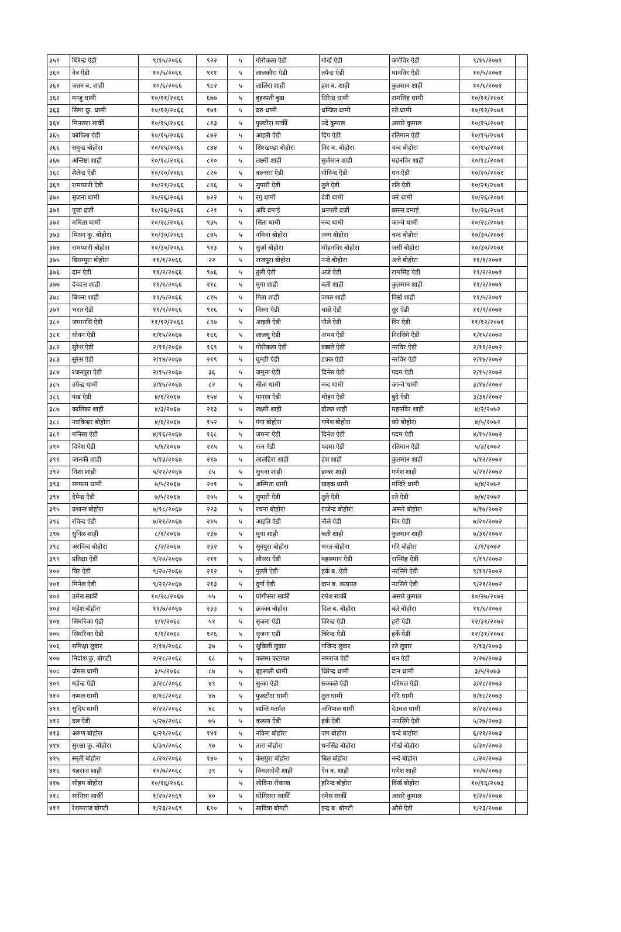| ३५९ | धिरेन्द्र ऐडी | ९/१५/२०६६ | ९२२ | ५ | गोरीकला ऐडी | गोखें ऐडी | कर्णविर ऐडी | ९/१५/२०७१ | |
| ३६० | नेत्र ऐडी | १०/५/२०६६ | ९११ | ५ | लालकौरा ऐडी | तपेन्द्र ऐडी | मानविर ऐडी | १०/५/२०७१ | |
| ३६१ | जतन ब. शाही | १०/६/२०६६ | ९८२ | ५ | लालिरा शाही | हंश ब. शाही | कुलमान शाही | १०/६/२०७१ | |
| ३६२ | मन्जु धामी | १०/११/२०६६ | ६७७ | ५ | बृहस्पती बुढा | धिरेन्द्र धामी | रामसिंह धामी | १०/११/२०७१ | |
| ३६३ | सिमा कु. धामी | १०/१२/२०६६ | १७१ | ५ | दरु धामी | धन्जित धामी | रते धामी | १०/१२/२०७१ | |
| ३६४ | मिनसरा सार्की | १०/१५/२०६६ | ८१३ | ५ | फुल्टौरा सार्की | उदे कुमाल | असारे कुमाल | १०/१५/२०७१ | |
| ३६५ | कोपिला ऐडी | १०/१५/२०६६ | ८४२ | ५ | आइती ऐडी | दिप ऐडी | रतिमान ऐडी | १०/१५/२०७१ | |
| ३६६ | समुन्द्र बोहोरा | १०/१५/२०६६ | ८४४ | ५ | शिरखण्डा बोहोरा | विर ब. बोहोरा | चन्द बोहोरा | १०/१५/२०७१ | |
| ३६७ | अन्तिष्ठा शाही | १०/१८/२०६६ | ८१० | ५ | लक्ष्मी शाही | सुर्जमान शाही | महनविर शाही | १०/१८/२०७१ | |
| ३६८ | शैलेन्द्र ऐडी | १०/२०/२०६६ | ८२० | ५ | कल्सरा ऐडी | गोविन्द ऐडी | धन ऐडी | १०/२०/२०७१ | |
| ३६९ | रामप्यारी ऐडी | १०/२१/२०६६ | ८९६ | ५ | सुपारी ऐडी | तुले ऐडी | रति ऐडी | १०/२१/२०७१ | |
| ३७० | सृजना धामी | १०/२६/२०६६ | ७२२ | ५ | रगु धामी | देवी धामी | करे धामी | १०/२६/२०७१ | |
| ३७१ | पूजा दर्जी | १०/२६/२०६६ | ८२१ | ५ | अवि दमाई | धनपती दर्जी | बसन्त दमाई | १०/२६/२०७१ | |
| ३७२ | ममिता धामी | १०/२८/२०६६ | ९३५ | ५ | सिता धामी | नन्द धामी | कान्चे धामी | १०/२८/२०७१ | |
| ३७३ | मिसन कु. बोहोरा | १०/३०/२०६६ | ८४५ | ५ | नमिना बोहोरा | जग्ग बोहोरा | चन्द बोहोरा | १०/३०/२०७१ | |
| ३७४ | रामप्यारी बोहोरा | १०/३०/२०६६ | ९१३ | ५ | सुर्जा बोहोरा | मोहनविर बोहोरा | जसी बोहोरा | १०/३०/२०७१ | |
| ३७५ | बिसम्पुरा बोहोरा | ११/१/२०६६ | २२ | ५ | राजपुरा बोहोरा | नन्दे बोहोरा | अजे बोहोरा | ११/१/२०७१ | |
| ३७६ | दान ऐडी | ११/२/२०६६ | ९०६ | ५ | तुली ऐडी | अजे ऐडी | रामसिंह ऐडी | ११/२/२०७१ | |
| ३७७ | देवदत्त शाही | ११/२/२०६६ | २१८ | ५ | मुगा शाही | बली शाही | कुलमान शाही | ११/२/२०७१ | |
| ३७८ | बिपना शाही | ११/५/२०६६ | ८१५ | ५ | गिता शाही | जगत शाही | विर्ख शाही | ११/५/२०७१ | |
| ३७९ | भरत ऐडी | ११/९/२०६६ | ९१६ | ५ | विस्ना ऐडी | चाम्रे ऐडी | सुर ऐडी | ११/९/२०७१ | |
| ३८० | जमानसिं ऐडी | ११/१२/२०६६ | ८९७ | ५ | आइती ऐडी | नौले ऐडी | विर ऐडी | ११/१२/२०७१ | |
| ३८१ | सोवन ऐडी | १/१५/२०६७ | १६६ | ५ | लालचु ऐडी | अभय ऐडी | निरसिगे ऐडी | १/१५/२०७२ | |
| ३८२ | सुरेश ऐडी | २/११/२०६७ | १६९ | ५ | गोरीकला ऐडी | डब्बले ऐडी | नरविर ऐडी | २/११/२०७२ | |
| ३८३ | सुरेस ऐडी | २/१४/२०६७ | २१९ | ५ | घुम्छी ऐडी | टक्क ऐडी | नरविर ऐडी | २/१४/२०७२ | |
| ३८४ | रजनपुरा ऐडी | २/१५/२०६७ | ३६ | ५ | जमुना ऐडी | दिनेस ऐडी | पदम ऐडी | २/१५/२०७२ | |
| ३८५ | उपेन्द्र धामी | ३/१५/२०६७ | ८२ | ५ | सीता धामी | नन्द धामी | कान्चे धामी | ३/१४/२०७२ | |
| ३८६ | पंख ऐडी | ४/१/२०६७ | १५४ | ५ | पानसा ऐडी | मोहन ऐडी | बुदे ऐडी | ३/३१/२०७२ | |
| ३८७ | कालिका शाही | ४/३/२०६७ | २१३ | ५ | लक्ष्मी शाही | दौलत शाही | महनविर शाही | ४/२/२०७२ | |
| ३८८ | नवकिश्वर बोहोरा | ४/६/२०६७ | १५२ | ५ | गंगा बोहोरा | गणेश बोहोरा | करे बोहोरा | ४/५/२०७२ | |
| ३८९ | मनिसा ऐडी | ४/१६/२०६७ | १६८ | ५ | जमना ऐडी | दिनेश ऐडी | पदम ऐडी | ४/१५/२०७२ | |
| ३९० | दिनेश ऐडी | ५/४/२०६७ | २१५ | ५ | रत्न ऐडी | पदमा ऐडी | रतिमान ऐडी | ५/३/२०७२ | |
| ३९१ | जानकी शाही | ५/१३/२०६७ | २१७ | ५ | लालहिरा शाही | हंश शाही | कुलमान शाही | ५/१२/२०७२ | |
| ३९२ | निशा शाही | ५/२२/२०६७ | ८५ | ५ | सुचना शाही | डम्बर शाही | गणेश शाही | ५/२१/२०७२ | |
| ३९३ | सम्फना धामी | ७/५/२०६७ | २०१ | ५ | अस्मिता धामी | खड्क धामी | मन्दिरे धामी | ७/४/२०७२ | |
| ३९४ | देपेन्द्र ऐडी | ७/५/२०६७ | २०५ | ५ | सुपारी ऐडी | तुले ऐडी | रते ऐडी | ७/४/२०७२ | |
| ३९५ | प्रशान्त बोहोरा | ७/१८/२०६७ | २२३ | ५ | रचना बोहोरा | राजेन्द्र बोहोरा | अम्मरे बोहोरा | ७/१७/२०७२ | |
| ३९६ | रविन्द ऐडी | ७/२१/२०६७ | २१५ | ५ | आइति ऐडी | नौले ऐडी | विर ऐडी | ७/२०/२०७२ | |
| ३९७ | सुनिल शाही | ८/१/२०६७ | २३७ | ५ | मुगा शाही | बली शाही | कुलमान शाही | ७/३१/२०७२ | |
| ३९८ | अरविन्द बोहोरा | ८/२/२०६७ | २३२ | ५ | सुनपुरा बोहोरा | भरत बोहोरा | गोरे बोहोरा | ८/१/२०७२ | |
| ३९९ | प्रतिक्षा ऐडी | ९/२०/२०६७ | २११ | ५ | लौसरा ऐडी | पहलमान ऐडी | राम्सिंह ऐडी | ९/१९/२०७२ | |
| ४०० | विर ऐडी | ९/२०/२०६७ | २१२ | ५ | पुल्ती ऐडी | हर्क ब. ऐडी | नरसिगे ऐडी | ९/१९/२०७२ | |
| ४०१ | मिनेश ऐडी | ९/२२/२०६७ | २१३ | ५ | दुर्गा ऐडी | दान ब. कठायत | नरसिगे ऐडी | ९/२१/२०७२ | |
| ४०२ | उमेस सार्की | १०/२८/२०६७ | ५५ | ५ | घोगीसरा सार्की | रमेश सार्की | असारे कुमाल | १०/२७/२०७२ | |
| ४०३ | महेश बोहोरा | ११/७/२०६७ | २३३ | ५ | छक्का बोहोरा | दिल ब. बोहोरा | बले बोहोरा | ११/६/२०७२ | |
| ४०४ | सिमरिका ऐडी | १/१/२०६८ | ५१ | ५ | सृजना ऐडी | विरेन्द्र ऐडी | हरी ऐडी | १२/३१/२०७२ | |
| ४०५ | सिमरिका ऐडी | १/१/२०६८ | १२६ | ५ | सृजना एडी | बिरेन्द्र ऐडी | हर्के ऐडी | १२/३१/२०७२ | |
| ४०६ | समिक्षा लुवार | २/१४/२०६८ | ३७ | ५ | सुकिली लुवार | गजिन्द लुवार | रते लुवार | २/१३/२०७३ | |
| ४०७ | निदोश कु. बोगटी | २/२८/२०६८ | ६८ | ५ | कलमा कठायत | नमराज ऐडी | धन ऐडी | २/२७/२०७३ | |
| ४०८ | जेमस धामी | ३/५/२०६८ | ८७ | ५ | बृहस्पती धामी | धिरेन्द्र धामी | दान धामी | ३/५/२०७३ | |
| ४०९ | महेन्द्र ऐडी | ३/२८/२०६८ | ४९ | ५ | सुन्का ऐडी | सक्कले ऐडी | परिमल ऐडी | ३/२८/२०७३ | |
| ४१० | कमल धामी | ४/१८/२०६८ | ४७ | ५ | फुलटौरा धामी | तुल धामी | गोरे धामी | ४/१८/२०७३ | |
| ४११ | सुदिप धामी | ४/२२/२०६८ | ४८ | ५ | शान्ति फर्साल | अनिपाल धामी | देउमल धामी | ४/२२/२०७३ | |
| ४१२ | दल ऐडी | ५/२७/२०६८ | ७५ | ५ | कलसा ऐडी | हर्क ऐडी | नारसिंगे ऐडी | ५/२७/२०७३ | |
| ४१३ | अरुण बोहोरा | ६/२१/२०६८ | १४१ | ५ | नविना बोहोरा | जग बोहोरा | चन्दे बाहोरा | ६/२१/२०७३ | |
| ४१४ | सुरक्षा कु. बोहोरा | ६/३०/२०६८ | ९७ | ५ | तारा बोहोरा | धनसिंह बोहोरा | गोर्ख बोहोरा | ६/३०/२०७३ | |
| ४१५ | स्मृती बोहोरा | ८/२०/२०६८ | १४० | ५ | केसपुरा बोहोरा | बिल बोहोरा | नन्दे बोहोरा | ८/२०/२०७३ | |
| ४१६ | यज्ञराज शाही | १०/७/२०६८ | ३९ | ५ | विमलादेवी शाही | ऐन ब. शाही | गणेश शाही | १०/७/२०७३ | |
| ४१७ | सोहम बोहोरा | १०/१६/२०६८ | | ५ | सोविना रोकाया | हरिन्द्र बोहोरा | विर्ख बोहोरा | १०/१६/२०७३ | |
| ४१८ | सानिसा सार्की | १/२०/२०६९ | ४० | ५ | घोगिसरा सार्की | रमेस सार्की | असारे कुमाल | १/२०/२०७४ | |
| ४१९ | रेशमराज बोगटी | १/२३/२०६९ | ६९० | ५ | सावित्रा बोगटी | इन्द्र ब. बोगटी | औसे ऐडी | १/२३/२०७४ | |